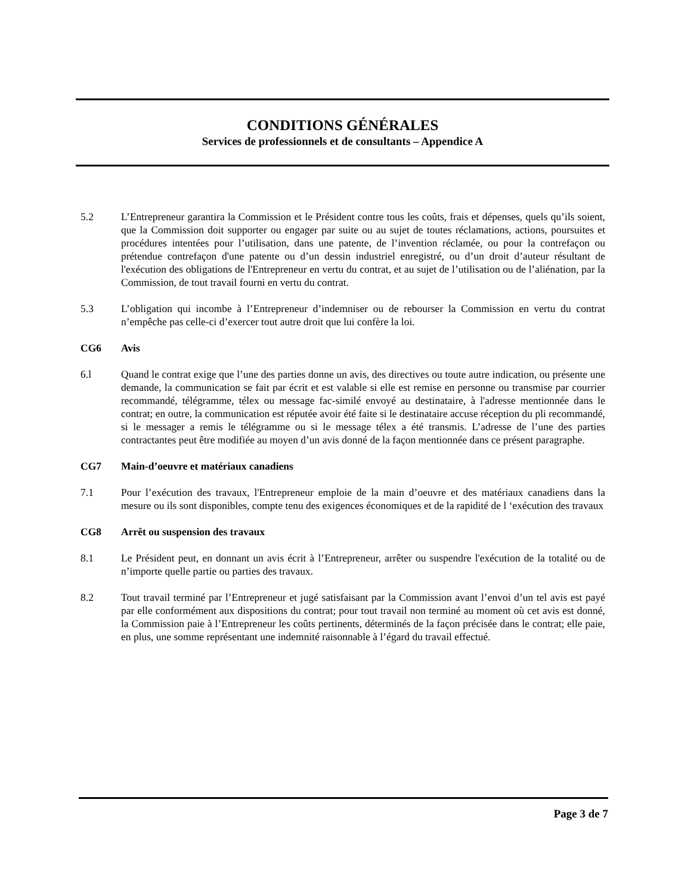CONDITIONS GÉNÉRALES
Services de professionnels et de consultants – Appendice A
5.2 L’Entrepreneur garantira la Commission et le Président contre tous les coûts, frais et dépenses, quels qu’ils soient, que la Commission doit supporter ou engager par suite ou au sujet de toutes réclamations, actions, poursuites et procédures intentées pour l’utilisation, dans une patente, de l’invention réclamée, ou pour la contrefaçon ou prétendue contrefaçon d'une patente ou d’un dessin industriel enregistré, ou d’un droit d’auteur résultant de l'exécution des obligations de l'Entrepreneur en vertu du contrat, et au sujet de l’utilisation ou de l’aliénation, par la Commission, de tout travail fourni en vertu du contrat.
5.3 L’obligation qui incombe à l’Entrepreneur d’indemniser ou de rebourser la Commission en vertu du contrat n’empêche pas celle-ci d’exercer tout autre droit que lui confère la loi.
CG6 Avis
6.l Quand le contrat exige que l’une des parties donne un avis, des directives ou toute autre indication, ou présente une demande, la communication se fait par écrit et est valable si elle est remise en personne ou transmise par courrier recommandé, télégramme, télex ou message fac-similé envoyé au destinataire, à l'adresse mentionnée dans le contrat; en outre, la communication est réputée avoir été faite si le destinataire accuse réception du pli recommandé, si le messager a remis le télégramme ou si le message télex a été transmis. L’adresse de l’une des parties contractantes peut être modifiée au moyen d’un avis donné de la façon mentionnée dans ce présent paragraphe.
CG7 Main-d’oeuvre et matériaux canadiens
7.1 Pour l’exécution des travaux, l'Entrepreneur emploie de la main d’oeuvre et des matériaux canadiens dans la mesure ou ils sont disponibles, compte tenu des exigences économiques et de la rapidité de l ‘exécution des travaux
CG8 Arrêt ou suspension des travaux
8.1 Le Président peut, en donnant un avis écrit à l’Entrepreneur, arrêter ou suspendre l'exécution de la totalité ou de n’importe quelle partie ou parties des travaux.
8.2 Tout travail terminé par l’Entrepreneur et jugé satisfaisant par la Commission avant l’envoi d’un tel avis est payé par elle conformément aux dispositions du contrat; pour tout travail non terminé au moment où cet avis est donné, la Commission paie à l’Entrepreneur les coûts pertinents, déterminés de la façon précisée dans le contrat; elle paie, en plus, une somme représentant une indemnité raisonnable à l’égard du travail effectué.
Page 3 de 7